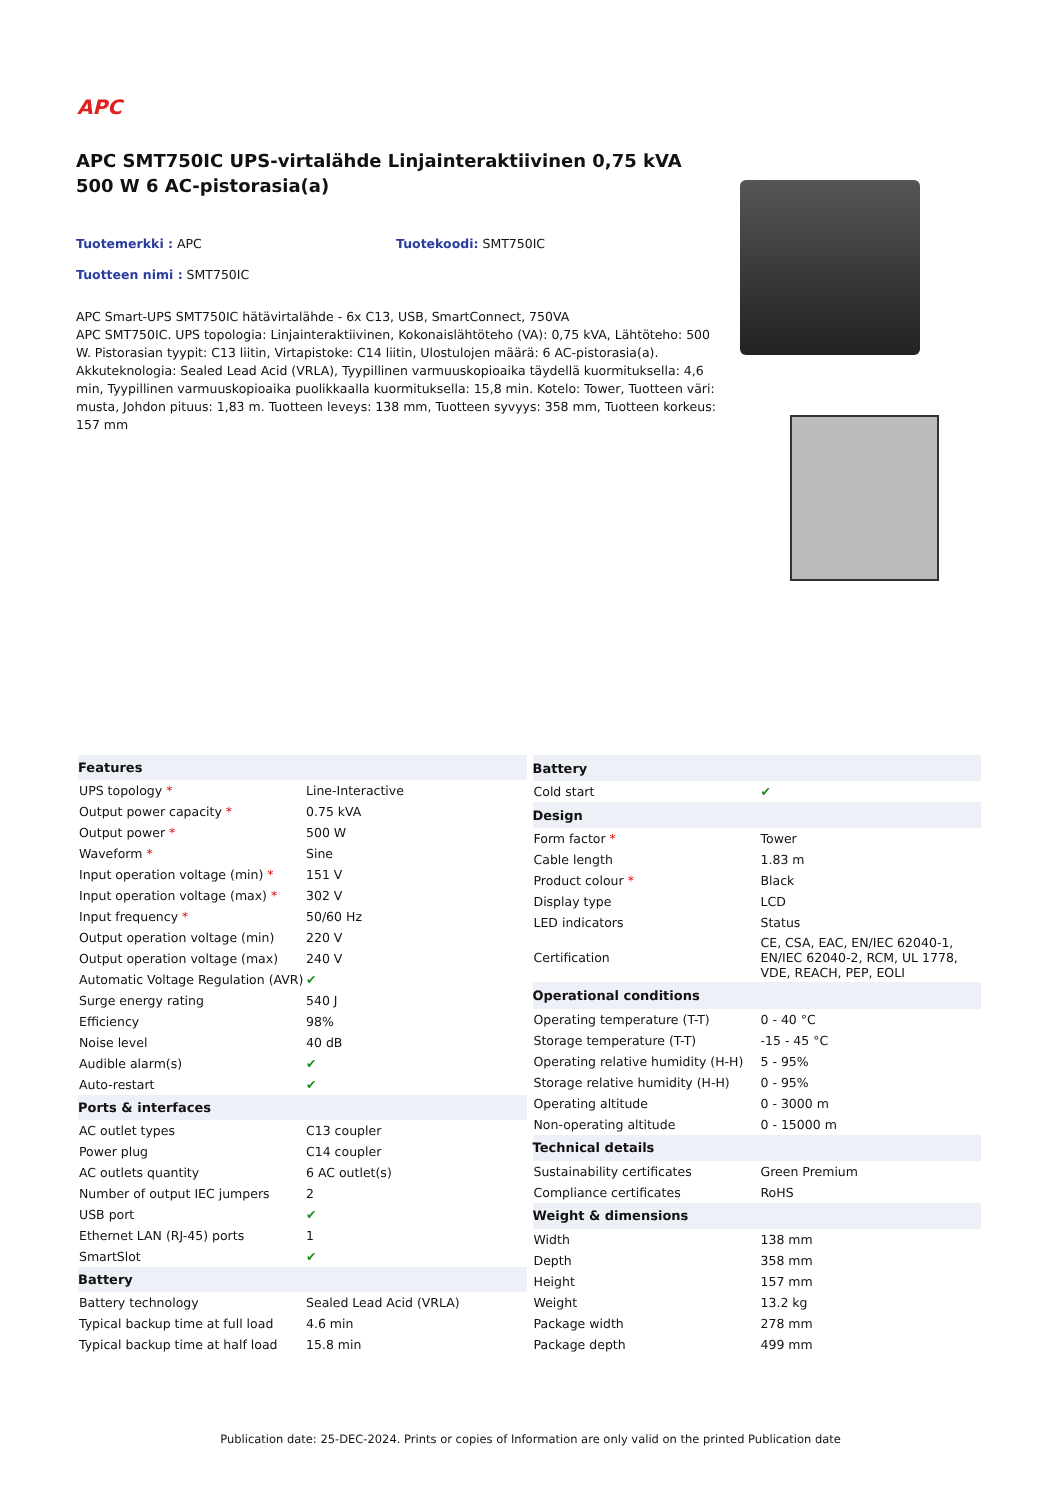APC
APC SMT750IC UPS-virtalähde Linjainteraktiivinen 0,75 kVA 500 W 6 AC-pistorasia(a)
Tuotemerkki : APC Tuotekoodi: SMT750IC
Tuotteen nimi : SMT750IC
APC Smart-UPS SMT750IC hätävirtalähde - 6x C13, USB, SmartConnect, 750VA
APC SMT750IC. UPS topologia: Linjainteraktiivinen, Kokonaislähtöteho (VA): 0,75 kVA, Lähtöteho: 500 W. Pistorasian tyypit: C13 liitin, Virtapistoke: C14 liitin, Ulostulojen määrä: 6 AC-pistorasia(a). Akkuteknologia: Sealed Lead Acid (VRLA), Tyypillinen varmuuskopioaika täydellä kuormituksella: 4,6 min, Tyypillinen varmuuskopioaika puolikkaalla kuormituksella: 15,8 min. Kotelo: Tower, Tuotteen väri: musta, Johdon pituus: 1,83 m. Tuotteen leveys: 138 mm, Tuotteen syvyys: 358 mm, Tuotteen korkeus: 157 mm
| Features | |
| --- | --- |
| UPS topology * | Line-Interactive |
| Output power capacity * | 0.75 kVA |
| Output power * | 500 W |
| Waveform * | Sine |
| Input operation voltage (min) * | 151 V |
| Input operation voltage (max) * | 302 V |
| Input frequency * | 50/60 Hz |
| Output operation voltage (min) | 220 V |
| Output operation voltage (max) | 240 V |
| Automatic Voltage Regulation (AVR) | ✔ |
| Surge energy rating | 540 J |
| Efficiency | 98% |
| Noise level | 40 dB |
| Audible alarm(s) | ✔ |
| Auto-restart | ✔ |
| Ports & interfaces | |
| AC outlet types | C13 coupler |
| Power plug | C14 coupler |
| AC outlets quantity | 6 AC outlet(s) |
| Number of output IEC jumpers | 2 |
| USB port | ✔ |
| Ethernet LAN (RJ-45) ports | 1 |
| SmartSlot | ✔ |
| Battery | |
| Battery technology | Sealed Lead Acid (VRLA) |
| Typical backup time at full load | 4.6 min |
| Typical backup time at half load | 15.8 min |
| Battery | |
| --- | --- |
| Cold start | ✔ |
| Design | |
| Form factor * | Tower |
| Cable length | 1.83 m |
| Product colour * | Black |
| Display type | LCD |
| LED indicators | Status |
| Certification | CE, CSA, EAC, EN/IEC 62040-1, EN/IEC 62040-2, RCM, UL 1778, VDE, REACH, PEP, EOLI |
| Operational conditions | |
| Operating temperature (T-T) | 0 - 40 °C |
| Storage temperature (T-T) | -15 - 45 °C |
| Operating relative humidity (H-H) | 5 - 95% |
| Storage relative humidity (H-H) | 0 - 95% |
| Operating altitude | 0 - 3000 m |
| Non-operating altitude | 0 - 15000 m |
| Technical details | |
| Sustainability certificates | Green Premium |
| Compliance certificates | RoHS |
| Weight & dimensions | |
| Width | 138 mm |
| Depth | 358 mm |
| Height | 157 mm |
| Weight | 13.2 kg |
| Package width | 278 mm |
| Package depth | 499 mm |
Publication date: 25-DEC-2024. Prints or copies of Information are only valid on the printed Publication date